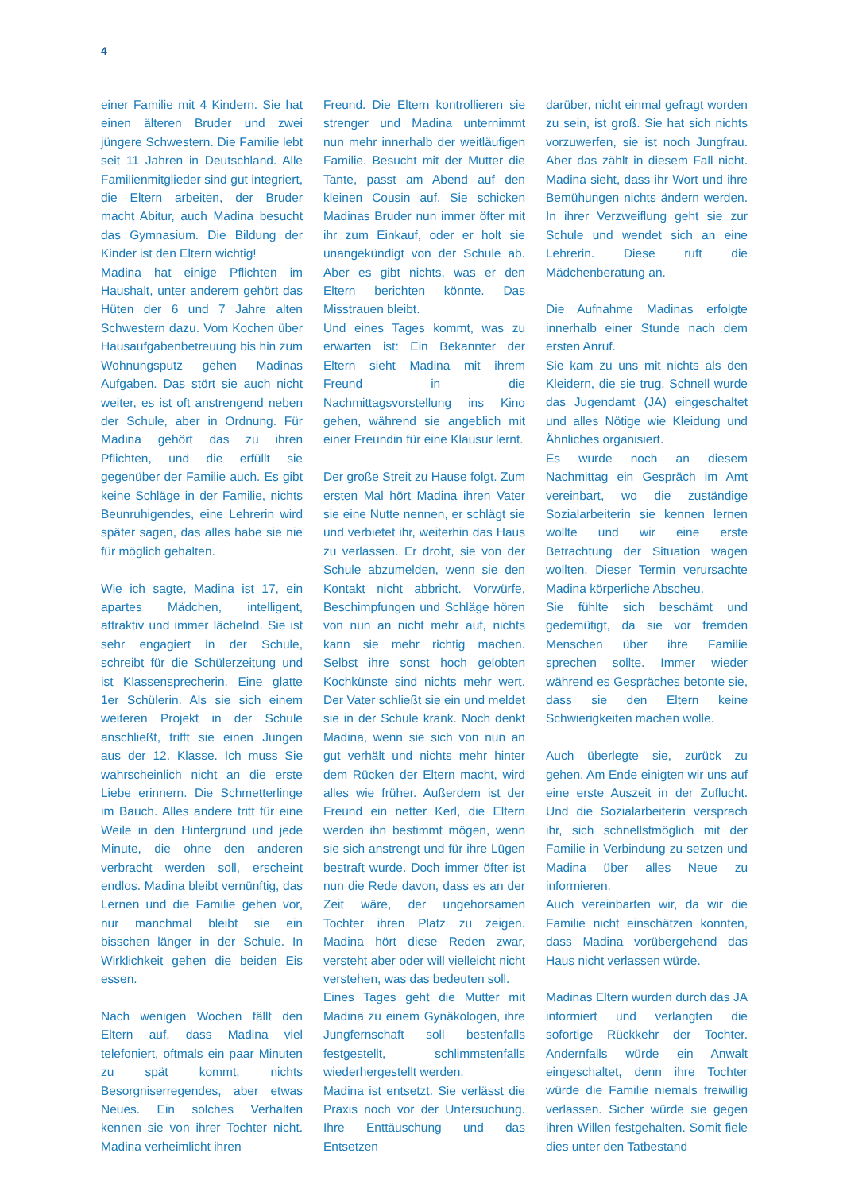4
einer Familie mit 4 Kindern. Sie hat einen älteren Bruder und zwei jüngere Schwestern. Die Familie lebt seit 11 Jahren in Deutschland. Alle Familienmitglieder sind gut integriert, die Eltern arbeiten, der Bruder macht Abitur, auch Madina besucht das Gymnasium. Die Bildung der Kinder ist den Eltern wichtig!
Madina hat einige Pflichten im Haushalt, unter anderem gehört das Hüten der 6 und 7 Jahre alten Schwestern dazu. Vom Kochen über Hausaufgabenbetreuung bis hin zum Wohnungsputz gehen Madinas Aufgaben. Das stört sie auch nicht weiter, es ist oft anstrengend neben der Schule, aber in Ordnung. Für Madina gehört das zu ihren Pflichten, und die erfüllt sie gegenüber der Familie auch. Es gibt keine Schläge in der Familie, nichts Beunruhigendes, eine Lehrerin wird später sagen, das alles habe sie nie für möglich gehalten.
Wie ich sagte, Madina ist 17, ein apartes Mädchen, intelligent, attraktiv und immer lächelnd. Sie ist sehr engagiert in der Schule, schreibt für die Schülerzeitung und ist Klassensprecherin. Eine glatte 1er Schülerin. Als sie sich einem weiteren Projekt in der Schule anschließt, trifft sie einen Jungen aus der 12. Klasse. Ich muss Sie wahrscheinlich nicht an die erste Liebe erinnern. Die Schmetterlinge im Bauch. Alles andere tritt für eine Weile in den Hintergrund und jede Minute, die ohne den anderen verbracht werden soll, erscheint endlos. Madina bleibt vernünftig, das Lernen und die Familie gehen vor, nur manchmal bleibt sie ein bisschen länger in der Schule. In Wirklichkeit gehen die beiden Eis essen.
Nach wenigen Wochen fällt den Eltern auf, dass Madina viel telefoniert, oftmals ein paar Minuten zu spät kommt, nichts Besorgniserregendes, aber etwas Neues. Ein solches Verhalten kennen sie von ihrer Tochter nicht. Madina verheimlicht ihren
Freund. Die Eltern kontrollieren sie strenger und Madina unternimmt nun mehr innerhalb der weitläufigen Familie. Besucht mit der Mutter die Tante, passt am Abend auf den kleinen Cousin auf. Sie schicken Madinas Bruder nun immer öfter mit ihr zum Einkauf, oder er holt sie unangekündigt von der Schule ab. Aber es gibt nichts, was er den Eltern berichten könnte. Das Misstrauen bleibt.
Und eines Tages kommt, was zu erwarten ist: Ein Bekannter der Eltern sieht Madina mit ihrem Freund in die Nachmittagsvorstellung ins Kino gehen, während sie angeblich mit einer Freundin für eine Klausur lernt.
Der große Streit zu Hause folgt. Zum ersten Mal hört Madina ihren Vater sie eine Nutte nennen, er schlägt sie und verbietet ihr, weiterhin das Haus zu verlassen. Er droht, sie von der Schule abzumelden, wenn sie den Kontakt nicht abbricht. Vorwürfe, Beschimpfungen und Schläge hören von nun an nicht mehr auf, nichts kann sie mehr richtig machen. Selbst ihre sonst hoch gelobten Kochkünste sind nichts mehr wert. Der Vater schließt sie ein und meldet sie in der Schule krank. Noch denkt Madina, wenn sie sich von nun an gut verhält und nichts mehr hinter dem Rücken der Eltern macht, wird alles wie früher. Außerdem ist der Freund ein netter Kerl, die Eltern werden ihn bestimmt mögen, wenn sie sich anstrengt und für ihre Lügen bestraft wurde. Doch immer öfter ist nun die Rede davon, dass es an der Zeit wäre, der ungehorsamen Tochter ihren Platz zu zeigen. Madina hört diese Reden zwar, versteht aber oder will vielleicht nicht verstehen, was das bedeuten soll.
Eines Tages geht die Mutter mit Madina zu einem Gynäkologen, ihre Jungfernschaft soll bestenfalls festgestellt, schlimmstenfalls wiederhergestellt werden.
Madina ist entsetzt. Sie verlässt die Praxis noch vor der Untersuchung. Ihre Enttäuschung und das Entsetzen
darüber, nicht einmal gefragt worden zu sein, ist groß. Sie hat sich nichts vorzuwerfen, sie ist noch Jungfrau. Aber das zählt in diesem Fall nicht. Madina sieht, dass ihr Wort und ihre Bemühungen nichts ändern werden. In ihrer Verzweiflung geht sie zur Schule und wendet sich an eine Lehrerin. Diese ruft die Mädchenberatung an.
Die Aufnahme Madinas erfolgte innerhalb einer Stunde nach dem ersten Anruf.
Sie kam zu uns mit nichts als den Kleidern, die sie trug. Schnell wurde das Jugendamt (JA) eingeschaltet und alles Nötige wie Kleidung und Ähnliches organisiert.
Es wurde noch an diesem Nachmittag ein Gespräch im Amt vereinbart, wo die zuständige Sozialarbeiterin sie kennen lernen wollte und wir eine erste Betrachtung der Situation wagen wollten. Dieser Termin verursachte Madina körperliche Abscheu.
Sie fühlte sich beschämt und gedemütigt, da sie vor fremden Menschen über ihre Familie sprechen sollte. Immer wieder während es Gespräches betonte sie, dass sie den Eltern keine Schwierigkeiten machen wolle.
Auch überlegte sie, zurück zu gehen. Am Ende einigten wir uns auf eine erste Auszeit in der Zuflucht. Und die Sozialarbeiterin versprach ihr, sich schnellstmöglich mit der Familie in Verbindung zu setzen und Madina über alles Neue zu informieren.
Auch vereinbarten wir, da wir die Familie nicht einschätzen konnten, dass Madina vorübergehend das Haus nicht verlassen würde.
Madinas Eltern wurden durch das JA informiert und verlangten die sofortige Rückkehr der Tochter. Andernfalls würde ein Anwalt eingeschaltet, denn ihre Tochter würde die Familie niemals freiwillig verlassen. Sicher würde sie gegen ihren Willen festgehalten. Somit fiele dies unter den Tatbestand